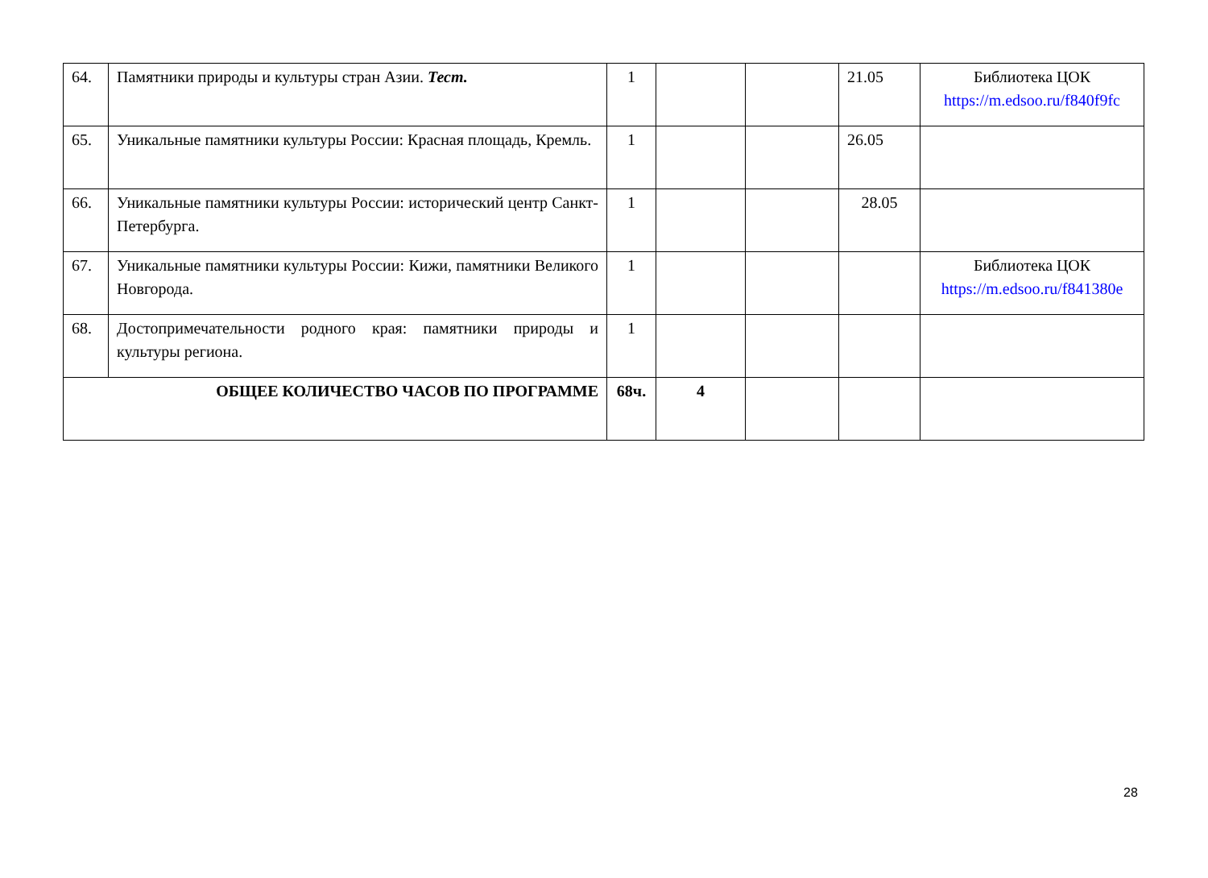| 64. | Памятники природы и культуры стран Азии. Тест. | 1 | | | 21.05 | Библиотека ЦОК https://m.edsoo.ru/f840f9fc |
| 65. | Уникальные памятники культуры России: Красная площадь, Кремль. | 1 | | | 26.05 | |
| 66. | Уникальные памятники культуры России: исторический центр Санкт-Петербурга. | 1 | | | 28.05 | |
| 67. | Уникальные памятники культуры России: Кижи, памятники Великого Новгорода. | 1 | | | | Библиотека ЦОК https://m.edsoo.ru/f841380e |
| 68. | Достопримечательности родного края: памятники природы и культуры региона. | 1 | | | | |
| ОБЩЕЕ КОЛИЧЕСТВО ЧАСОВ ПО ПРОГРАММЕ | | 68ч. | 4 | | | |
28